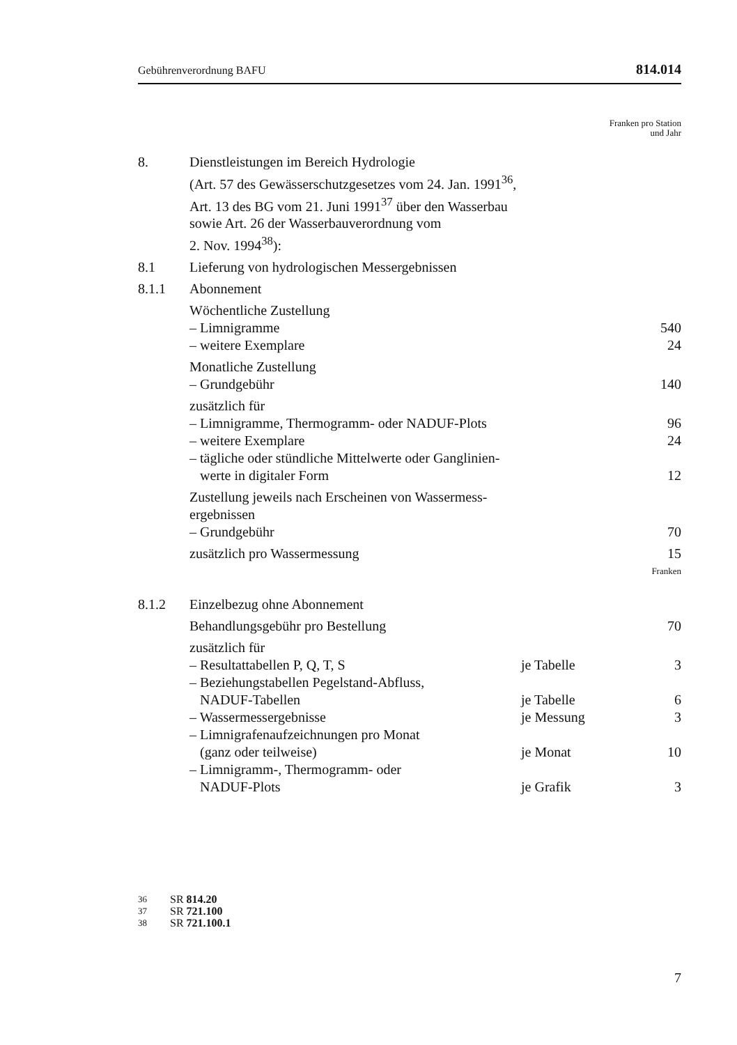Gebührenverordnung BAFU 814.014
Franken pro Station
und Jahr
| 8. | Dienstleistungen im Bereich Hydrologie (Art. 57 des Gewässerschutzgesetzes vom 24. Jan. 1991<sup>36</sup>, Art. 13 des BG vom 21. Juni 1991<sup>37</sup> über den Wasserbau sowie Art. 26 der Wasserbauverordnung vom 2. Nov. 1994<sup>38</sup>): | | |
| 8.1 | Lieferung von hydrologischen Messergebnissen | | |
| 8.1.1 | Abonnement | | |
| | Wöchentliche Zustellung | | |
| | – Limnigramme | | 540 |
| | – weitere Exemplare | | 24 |
| | Monatliche Zustellung | | |
| | – Grundgebühr | | 140 |
| | zusätzlich für | | |
| | – Limnigramme, Thermogramm- oder NADUF-Plots | | 96 |
| | – weitere Exemplare | | 24 |
| | – tägliche oder stündliche Mittelwerte oder Ganglinien- werte in digitaler Form | | 12 |
| | Zustellung jeweils nach Erscheinen von Wassermess- ergebnissen | | |
| | – Grundgebühr | | 70 |
| | zusätzlich pro Wassermessung | | 15 |
| Franken | | | |
| 8.1.2 | Einzelbezug ohne Abonnement | | |
| | Behandlungsgebühr pro Bestellung | | 70 |
| | zusätzlich für | | |
| | – Resultattabellen P, Q, T, S | je Tabelle | 3 |
| | – Beziehungstabellen Pegelstand-Abfluss, NADUF-Tabellen | je Tabelle | 6 |
| | – Wassermessergebnisse | je Messung | 3 |
| | – Limnigrafenaufzeichnungen pro Monat (ganz oder teilweise) | je Monat | 10 |
| | – Limnigramm-, Thermogramm- oder NADUF-Plots | je Grafik | 3 |
36 SR 814.20
37 SR 721.100
38 SR 721.100.1
7